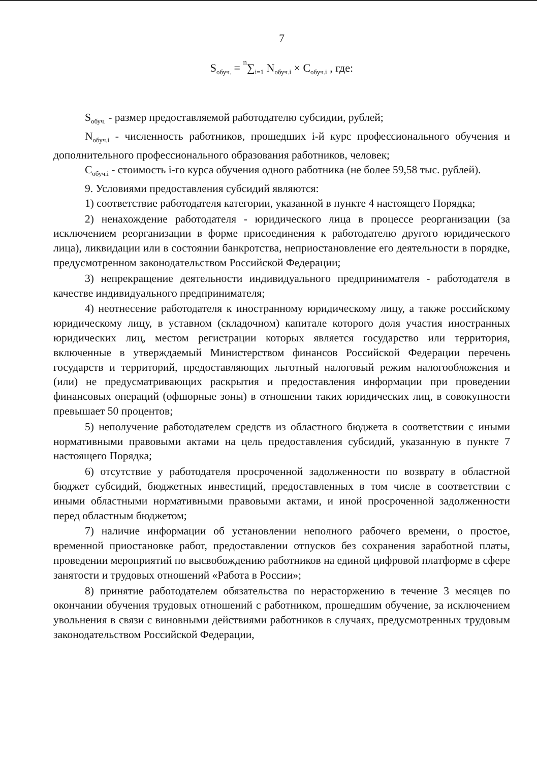7
S<sub>обуч.</sub> = n∑<sub>i=1</sub> N<sub>обуч.i</sub> × C<sub>обуч.i</sub> , где:
S<sub>обуч.</sub> - размер предоставляемой работодателю субсидии, рублей;
N<sub>обуч.i</sub> - численность работников, прошедших i-й курс профессионального обучения и дополнительного профессионального образования работников, человек;
C<sub>обуч.i</sub> - стоимость i-го курса обучения одного работника (не более 59,58 тыс. рублей).
9. Условиями предоставления субсидий являются:
1) соответствие работодателя категории, указанной в пункте 4 настоящего Порядка;
2) ненахождение работодателя - юридического лица в процессе реорганизации (за исключением реорганизации в форме присоединения к работодателю другого юридического лица), ликвидации или в состоянии банкротства, неприостановление его деятельности в порядке, предусмотренном законодательством Российской Федерации;
3) непрекращение деятельности индивидуального предпринимателя - работодателя в качестве индивидуального предпринимателя;
4) неотнесение работодателя к иностранному юридическому лицу, а также российскому юридическому лицу, в уставном (складочном) капитале которого доля участия иностранных юридических лиц, местом регистрации которых является государство или территория, включенные в утверждаемый Министерством финансов Российской Федерации перечень государств и территорий, предоставляющих льготный налоговый режим налогообложения и (или) не предусматривающих раскрытия и предоставления информации при проведении финансовых операций (офшорные зоны) в отношении таких юридических лиц, в совокупности превышает 50 процентов;
5) неполучение работодателем средств из областного бюджета в соответствии с иными нормативными правовыми актами на цель предоставления субсидий, указанную в пункте 7 настоящего Порядка;
6) отсутствие у работодателя просроченной задолженности по возврату в областной бюджет субсидий, бюджетных инвестиций, предоставленных в том числе в соответствии с иными областными нормативными правовыми актами, и иной просроченной задолженности перед областным бюджетом;
7) наличие информации об установлении неполного рабочего времени, о простое, временной приостановке работ, предоставлении отпусков без сохранения заработной платы, проведении мероприятий по высвобождению работников на единой цифровой платформе в сфере занятости и трудовых отношений «Работа в России»;
8) принятие работодателем обязательства по нерасторжению в течение 3 месяцев по окончании обучения трудовых отношений с работником, прошедшим обучение, за исключением увольнения в связи с виновными действиями работников в случаях, предусмотренных трудовым законодательством Российской Федерации,